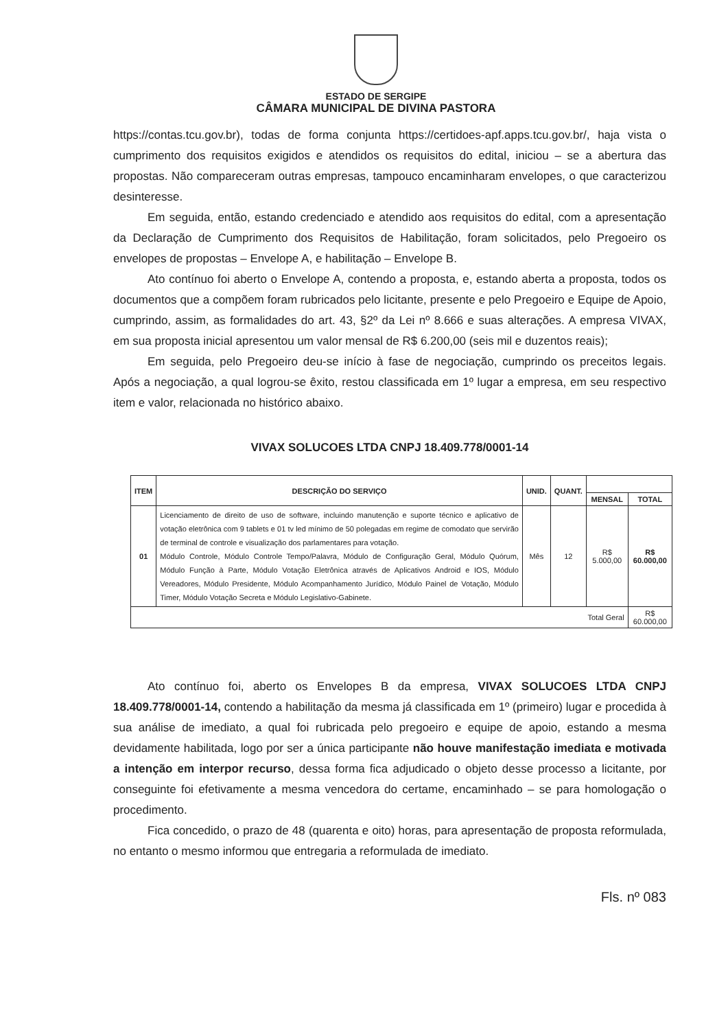ESTADO DE SERGIPE
CÂMARA MUNICIPAL DE DIVINA PASTORA
https://contas.tcu.gov.br), todas de forma conjunta https://certidoes-apf.apps.tcu.gov.br/, haja vista o cumprimento dos requisitos exigidos e atendidos os requisitos do edital, iniciou – se a abertura das propostas. Não compareceram outras empresas, tampouco encaminharam envelopes, o que caracterizou desinteresse.
Em seguida, então, estando credenciado e atendido aos requisitos do edital, com a apresentação da Declaração de Cumprimento dos Requisitos de Habilitação, foram solicitados, pelo Pregoeiro os envelopes de propostas – Envelope A, e habilitação – Envelope B.
Ato contínuo foi aberto o Envelope A, contendo a proposta, e, estando aberta a proposta, todos os documentos que a compõem foram rubricados pelo licitante, presente e pelo Pregoeiro e Equipe de Apoio, cumprindo, assim, as formalidades do art. 43, §2º da Lei nº 8.666 e suas alterações. A empresa VIVAX, em sua proposta inicial apresentou um valor mensal de R$ 6.200,00 (seis mil e duzentos reais);
Em seguida, pelo Pregoeiro deu-se início à fase de negociação, cumprindo os preceitos legais. Após a negociação, a qual logrou-se êxito, restou classificada em 1º lugar a empresa, em seu respectivo item e valor, relacionada no histórico abaixo.
VIVAX SOLUCOES LTDA CNPJ 18.409.778/0001-14
| ITEM | DESCRIÇÃO DO SERVIÇO | UNID. | QUANT. | | |
| --- | --- | --- | --- | --- | --- |
| | | | | MENSAL | TOTAL |
| 01 | Licenciamento de direito de uso de software, incluindo manutenção e suporte técnico e aplicativo de votação eletrônica com 9 tablets e 01 tv led mínimo de 50 polegadas em regime de comodato que servirão de terminal de controle e visualização dos parlamentares para votação. Módulo Controle, Módulo Controle Tempo/Palavra, Módulo de Configuração Geral, Módulo Quórum, Módulo Função à Parte, Módulo Votação Eletrônica através de Aplicativos Android e IOS, Módulo Vereadores, Módulo Presidente, Módulo Acompanhamento Jurídico, Módulo Painel de Votação, Módulo Timer, Módulo Votação Secreta e Módulo Legislativo-Gabinete. | Mês | 12 | R$ 5.000,00 | R$ 60.000,00 |
| Total Geral | | | | | R$ 60.000,00 |
Ato contínuo foi, aberto os Envelopes B da empresa, VIVAX SOLUCOES LTDA CNPJ 18.409.778/0001-14, contendo a habilitação da mesma já classificada em 1º (primeiro) lugar e procedida à sua análise de imediato, a qual foi rubricada pelo pregoeiro e equipe de apoio, estando a mesma devidamente habilitada, logo por ser a única participante não houve manifestação imediata e motivada a intenção em interpor recurso, dessa forma fica adjudicado o objeto desse processo a licitante, por conseguinte foi efetivamente a mesma vencedora do certame, encaminhado – se para homologação o procedimento.
Fica concedido, o prazo de 48 (quarenta e oito) horas, para apresentação de proposta reformulada, no entanto o mesmo informou que entregaria a reformulada de imediato.
Fls. nº 083